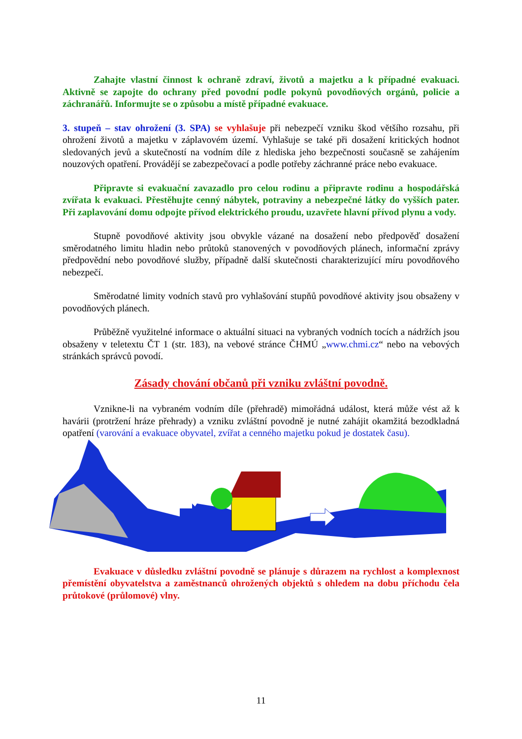Zahajte vlastní činnost k ochraně zdraví, životů a majetku a k případné evakuaci. Aktivně se zapojte do ochrany před povodní podle pokynů povodňových orgánů, policie a záchranářů. Informujte se o způsobu a místě případné evakuace.
3. stupeň – stav ohrožení (3. SPA) se vyhlašuje při nebezpečí vzniku škod většího rozsahu, při ohrožení životů a majetku v záplavovém území. Vyhlašuje se také při dosažení kritických hodnot sledovaných jevů a skutečností na vodním díle z hlediska jeho bezpečnosti současně se zahájením nouzových opatření. Provádějí se zabezpečovací a podle potřeby záchranné práce nebo evakuace.
Připravte si evakuační zavazadlo pro celou rodinu a připravte rodinu a hospodářská zvířata k evakuaci. Přestěhujte cenný nábytek, potraviny a nebezpečné látky do vyšších pater. Při zaplavování domu odpojte přívod elektrického proudu, uzavřete hlavní přívod plynu a vody.
Stupně povodňové aktivity jsou obvykle vázané na dosažení nebo předpověď dosažení směrodatného limitu hladin nebo průtoků stanovených v povodňových plánech, informační zprávy předpovědní nebo povodňové služby, případně další skutečnosti charakterizující míru povodňového nebezpečí.
Směrodatné limity vodních stavů pro vyhlašování stupňů povodňové aktivity jsou obsaženy v povodňových plánech.
Průběžně využitelné informace o aktuální situaci na vybraných vodních tocích a nádržích jsou obsaženy v teletextu ČT 1 (str. 183), na vebové stránce ČHMÚ „www.chmi.cz“ nebo na vebových stránkách správců povodí.
Zásady chování občanů při vzniku zvláštní povodně.
Vznikne-li na vybraném vodním díle (přehradě) mimořádná událost, která může vést až k havárii (protržení hráze přehrady) a vzniku zvláštní povodně je nutné zahájit okamžitá bezodkladná opatření (varování a evakuace obyvatel, zvířat a cenného majetku pokud je dostatek času).
Evakuace v důsledku zvláštní povodně se plánuje s důrazem na rychlost a komplexnost přemístění obyvatelstva a zaměstnanců ohrožených objektů s ohledem na dobu příchodu čela průtokové (průlomové) vlny.
11